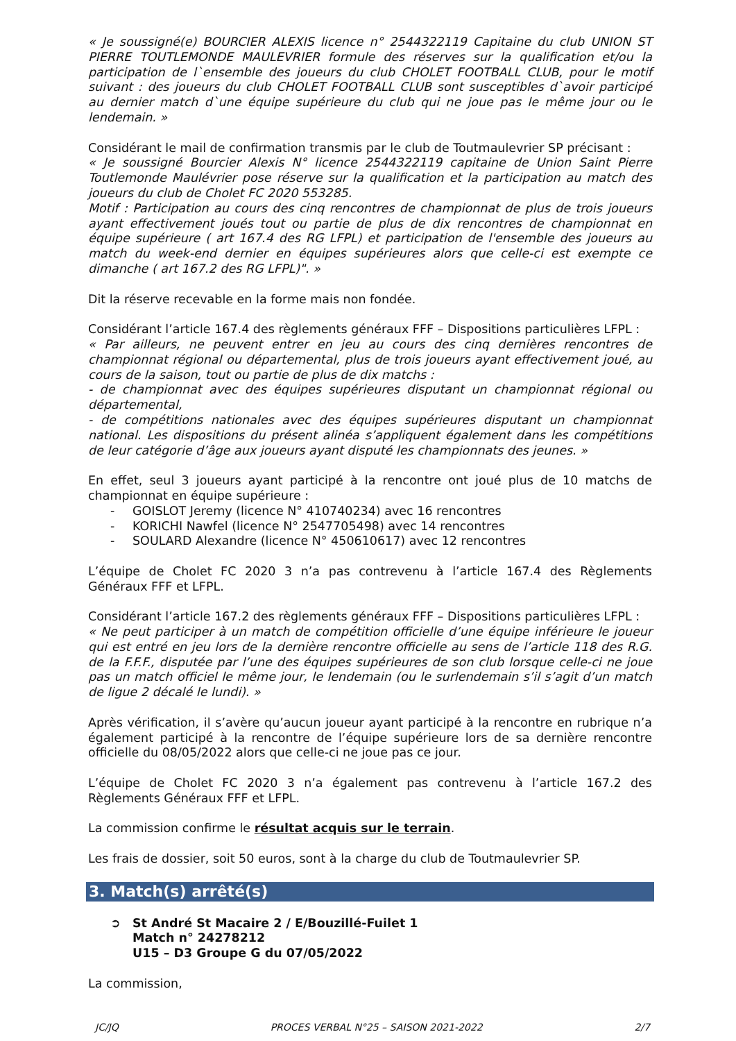« Je soussigné(e) BOURCIER ALEXIS licence n° 2544322119 Capitaine du club UNION ST PIERRE TOUTLEMONDE MAULEVRIER formule des réserves sur la qualification et/ou la participation de l`ensemble des joueurs du club CHOLET FOOTBALL CLUB, pour le motif suivant : des joueurs du club CHOLET FOOTBALL CLUB sont susceptibles d`avoir participé au dernier match d`une équipe supérieure du club qui ne joue pas le même jour ou le lendemain. »
Considérant le mail de confirmation transmis par le club de Toutmaulevrier SP précisant :
« Je soussigné Bourcier Alexis N° licence 2544322119 capitaine de Union Saint Pierre Toutlemonde Maulévrier pose réserve sur la qualification et la participation au match des joueurs du club de Cholet FC 2020 553285.
Motif : Participation au cours des cinq rencontres de championnat de plus de trois joueurs ayant effectivement joués tout ou partie de plus de dix rencontres de championnat en équipe supérieure ( art 167.4 des RG LFPL) et participation de l'ensemble des joueurs au match du week-end dernier en équipes supérieures alors que celle-ci est exempte ce dimanche ( art 167.2 des RG LFPL)". »
Dit la réserve recevable en la forme mais non fondée.
Considérant l’article 167.4 des règlements généraux FFF – Dispositions particulières LFPL :
« Par ailleurs, ne peuvent entrer en jeu au cours des cinq dernières rencontres de championnat régional ou départemental, plus de trois joueurs ayant effectivement joué, au cours de la saison, tout ou partie de plus de dix matchs :
- de championnat avec des équipes supérieures disputant un championnat régional ou départemental,
- de compétitions nationales avec des équipes supérieures disputant un championnat national. Les dispositions du présent alinéa s’appliquent également dans les compétitions de leur catégorie d’âge aux joueurs ayant disputé les championnats des jeunes. »
En effet, seul 3 joueurs ayant participé à la rencontre ont joué plus de 10 matchs de championnat en équipe supérieure :
- GOISLOT Jeremy (licence N° 410740234) avec 16 rencontres
- KORICHI Nawfel (licence N° 2547705498) avec 14 rencontres
- SOULARD Alexandre (licence N° 450610617) avec 12 rencontres
L’équipe de Cholet FC 2020 3 n’a pas contrevenu à l’article 167.4 des Règlements Généraux FFF et LFPL.
Considérant l’article 167.2 des règlements généraux FFF – Dispositions particulières LFPL :
« Ne peut participer à un match de compétition officielle d’une équipe inférieure le joueur qui est entré en jeu lors de la dernière rencontre officielle au sens de l’article 118 des R.G. de la F.F.F., disputée par l’une des équipes supérieures de son club lorsque celle-ci ne joue pas un match officiel le même jour, le lendemain (ou le surlendemain s’il s’agit d’un match de ligue 2 décalé le lundi). »
Après vérification, il s’avère qu’aucun joueur ayant participé à la rencontre en rubrique n’a également participé à la rencontre de l’équipe supérieure lors de sa dernière rencontre officielle du 08/05/2022 alors que celle-ci ne joue pas ce jour.
L’équipe de Cholet FC 2020 3 n’a également pas contrevenu à l’article 167.2 des Règlements Généraux FFF et LFPL.
La commission confirme le résultat acquis sur le terrain.
Les frais de dossier, soit 50 euros, sont à la charge du club de Toutmaulevrier SP.
3. Match(s) arrêté(s)
➲ St André St Macaire 2 / E/Bouzillé-Fuilet 1
Match n° 24278212
U15 – D3 Groupe G du 07/05/2022
La commission,
JC/JQ PROCES VERBAL N°25 – SAISON 2021-2022 2/7